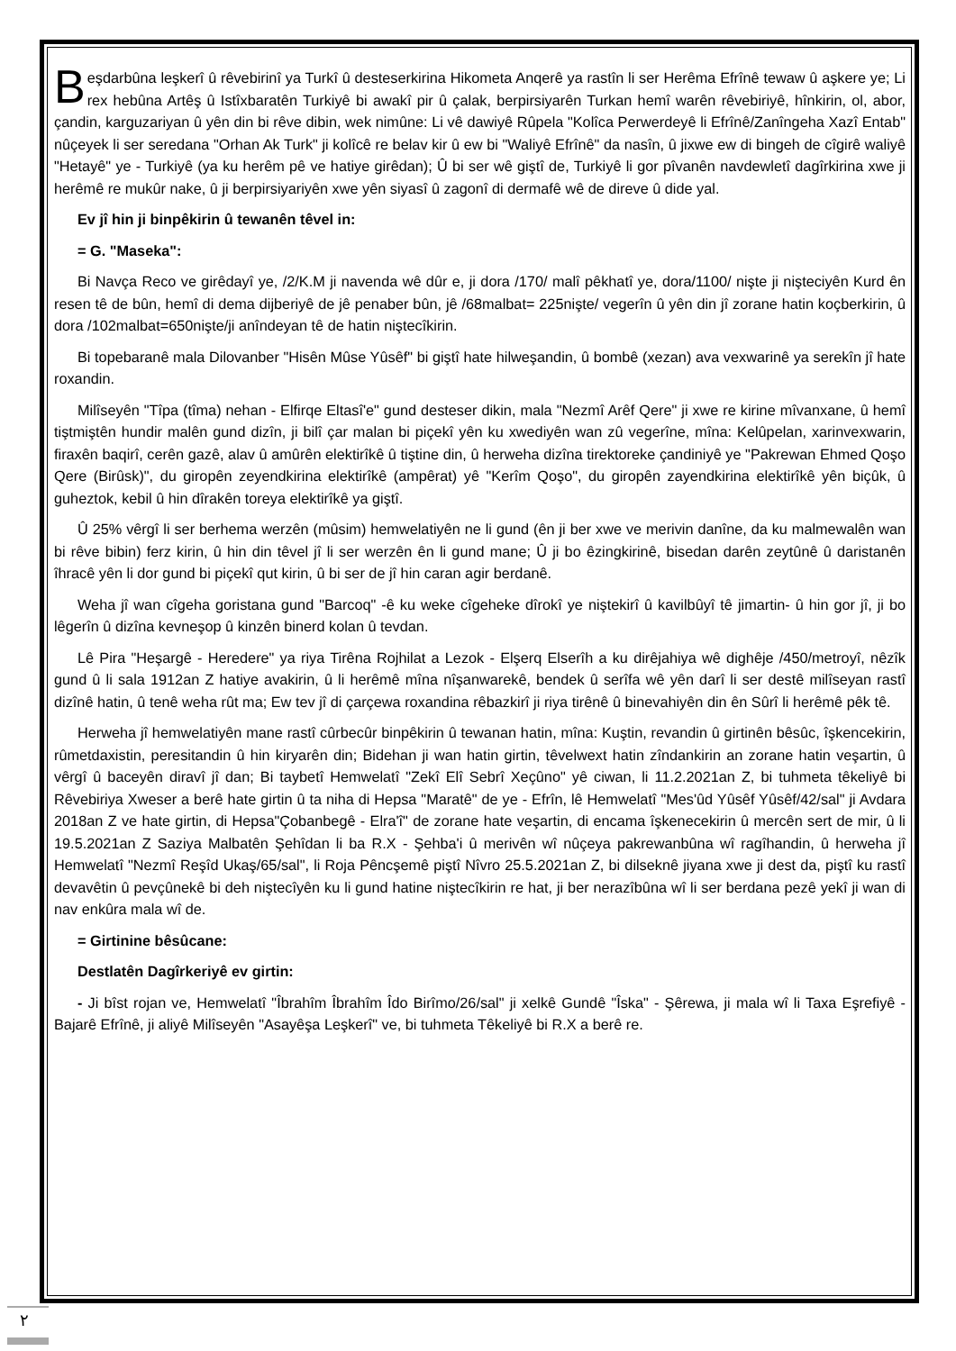Beşdarbûna leşkerî û rêvebirinî ya Turkî û desteserkirina Hikometa Anqerê ya rastîn li ser Herêma Efrînê tewaw û aşkere ye; Li rex hebûna Artêş û Istîxbaratên Turkiyê bi awakî pir û çalak, berpirsiyarên Turkan hemî warên rêvebiriyê, hînkirin, ol, abor, çandin, karguzariyan û yên din bi rêve dibin, wek nimûne: Li vê dawiyê Rûpela "Kolîca Perwerdeyê li Efrînê/Zanîngeha Xazî Entab" nûçeyek li ser seredana "Orhan Ak Turk" ji kolîcê re belav kir û ew bi "Waliyê Efrînê" da nasîn, û jixwe ew di bingeh de cîgirê waliyê "Hetayê" ye - Turkiyê (ya ku herêm pê ve hatiye girêdan); Û bi ser wê giştî de, Turkiyê li gor pîvanên navdewletî dagîrkirina xwe ji herêmê re mukûr nake, û ji berpirsiyariyên xwe yên siyasî û zagonî di dermafê wê de direve û dide yal.
Ev jî hin ji binpêkirin û tewanên têvel in:
= G. "Maseka":
Bi Navça Reco ve girêdayî ye, /2/K.M ji navenda wê dûr e, ji dora /170/ malî pêkhatî ye, dora/1100/ nişte ji nişteciyên Kurd ên resen tê de bûn, hemî di dema dijberiyê de jê penaber bûn, jê /68malbat= 225nişte/ vegerîn û yên din jî zorane hatin koçberkirin, û dora /102malbat=650nişte/ji anîndeyan tê de hatin niştecîkirin.
Bi topebaranê mala Dilovanber "Hisên Mûse Yûsêf" bi giştî hate hilweşandin, û bombê (xezan) ava vexwarinê ya serekîn jî hate roxandin.
Milîseyên "Tîpa (tîma) nehan - Elfirqe Eltasî'e" gund desteser dikin, mala "Nezmî Arêf Qere" ji xwe re kirine mîvanxane, û hemî tiştmiştên hundir malên gund dizîn, ji bilî çar malan bi piçekî yên ku xwediyên wan zû vegerîne, mîna: Kelûpelan, xarinvexwarin, firaxên baqirî, cerên gazê, alav û amûrên elektirîkê û tiştine din, û herweha dizîna tirektoreke çandiniyê ye "Pakrewan Ehmed Qoşo Qere (Birûsk)", du giropên zeyendkirina elektirîkê (ampêrat) yê "Kerîm Qoşo", du giropên zayendkirina elektirîkê yên biçûk, û guheztok, kebil û hin dîrakên toreya elektirîkê ya giştî.
Û 25% vêrgî li ser berhema werzên (mûsim) hemwelatiyên ne li gund (ên ji ber xwe ve merivin danîne, da ku malmewalên wan bi rêve bibin) ferz kirin, û hin din têvel jî li ser werzên ên li gund mane; Û ji bo êzingkirinê, bisedan darên zeytûnê û daristanên îhracê yên li dor gund bi piçekî qut kirin, û bi ser de jî hin caran agir berdanê.
Weha jî wan cîgeha goristana gund "Barcoq" -ê ku weke cîgeheke dîrokî ye niştekirî û kavilbûyî tê jimartin- û hin gor jî, ji bo lêgerîn û dizîna kevneşop û kinzên binerd kolan û tevdan.
Lê Pira "Heşargê - Heredere" ya riya Tirêna Rojhilat a Lezok - Elşerq Elserîh a ku dirêjahiya wê dighêje /450/metroyî, nêzîk gund û li sala 1912an Z hatiye avakirin, û li herêmê mîna nîşanwarekê, bendek û serîfa wê yên darî li ser destê milîseyan rastî dizînê hatin, û tenê weha rût ma; Ew tev jî di çarçewa roxandina rêbazkirî ji riya tirênê û binevahiyên din ên Sûrî li herêmê pêk tê.
Herweha jî hemwelatiyên mane rastî cûrbecûr binpêkirin û tewanan hatin, mîna: Kuştin, revandin û girtinên bêsûc, îşkencekirin, rûmetdaxistin, peresitandin û hin kiryarên din; Bidehan ji wan hatin girtin, têvelwext hatin zîndankirin an zorane hatin veşartin, û vêrgî û baceyên diravî jî dan; Bi taybetî Hemwelatî "Zekî Elî Sebrî Xeçûno" yê ciwan, li 11.2.2021an Z, bi tuhmeta têkeliyê bi Rêvebiriya Xweser a berê hate girtin û ta niha di Hepsa "Maratê" de ye - Efrîn, lê Hemwelatî "Mes'ûd Yûsêf Yûsêf/42/sal" ji Avdara 2018an Z ve hate girtin, di Hepsa"Çobanbegê - Elra'î" de zorane hate veşartin, di encama îşkenecekirin û mercên sert de mir, û li 19.5.2021an Z Saziya Malbatên Şehîdan li ba R.X - Şehba'i û merivên wî nûçeya pakrewanbûna wî ragîhandin, û herweha jî Hemwelatî "Nezmî Reşîd Ukaş/65/sal", li Roja Pêncşemê piştî Nîvro 25.5.2021an Z, bi dilseknê jiyana xwe ji dest da, piştî ku rastî devavêtin û pevçûnekê bi deh niştecîyên ku li gund hatine niştecîkirin re hat, ji ber nerazîbûna wî li ser berdana pezê yekî ji wan di nav enkûra mala wî de.
= Girtinine bêsûcane:
Destlatên Dagîrkeriyê ev girtin:
- Ji bîst rojan ve, Hemwelatî "Îbrahîm Îbrahîm Îdo Birîmo/26/sal" ji xelkê Gundê "Îska" - Şêrewa, ji mala wî li Taxa Eşrefiyê - Bajarê Efrînê, ji aliyê Milîseyên "Asayêşa Leşkerî" ve, bi tuhmeta Têkeliyê bi R.X a berê re.
٢